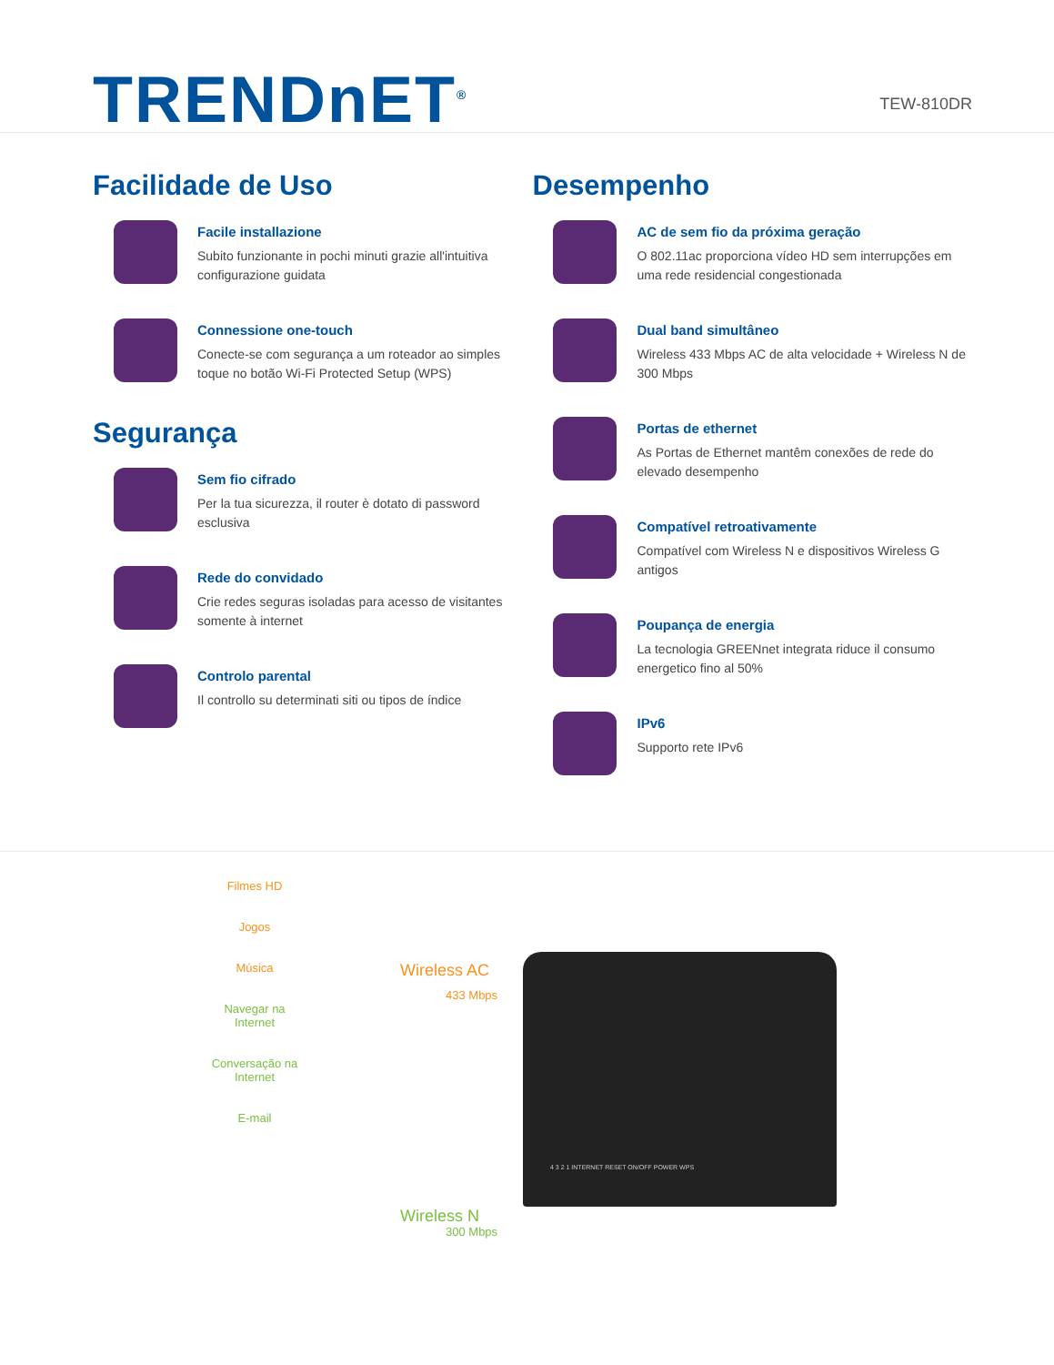TRENDnET<sup>®</sup>
TEW-810DR
Facilidade de Uso
Facile installazione
Subito funzionante in pochi minuti grazie all'intuitiva configurazione guidata
Connessione one-touch
Conecte-se com segurança a um roteador ao simples toque no botão Wi-Fi Protected Setup (WPS)
Segurança
Sem fio cifrado
Per la tua sicurezza, il router è dotato di password esclusiva
Rede do convidado
Crie redes seguras isoladas para acesso de visitantes somente à internet
Controlo parental
Il controllo su determinati siti ou tipos de índice
Desempenho
AC de sem fio da próxima geração
O 802.11ac proporciona vídeo HD sem interrupções em uma rede residencial congestionada
Dual band simultâneo
Wireless 433 Mbps AC de alta velocidade + Wireless N de 300 Mbps
Portas de ethernet
As Portas de Ethernet mantêm conexões de rede do elevado desempenho
Compatível retroativamente
Compatível com Wireless N e dispositivos Wireless G antigos
Poupança de energia
La tecnologia GREENnet integrata riduce il consumo energetico fino al 50%
IPv6
Supporto rete IPv6
Filmes HD
Jogos
Música
Navegar na Internet
Conversação na Internet
E-mail
Wireless AC
433 Mbps
Wireless N
300 Mbps
4 3 2 1 INTERNET RESET ON/OFF POWER WPS